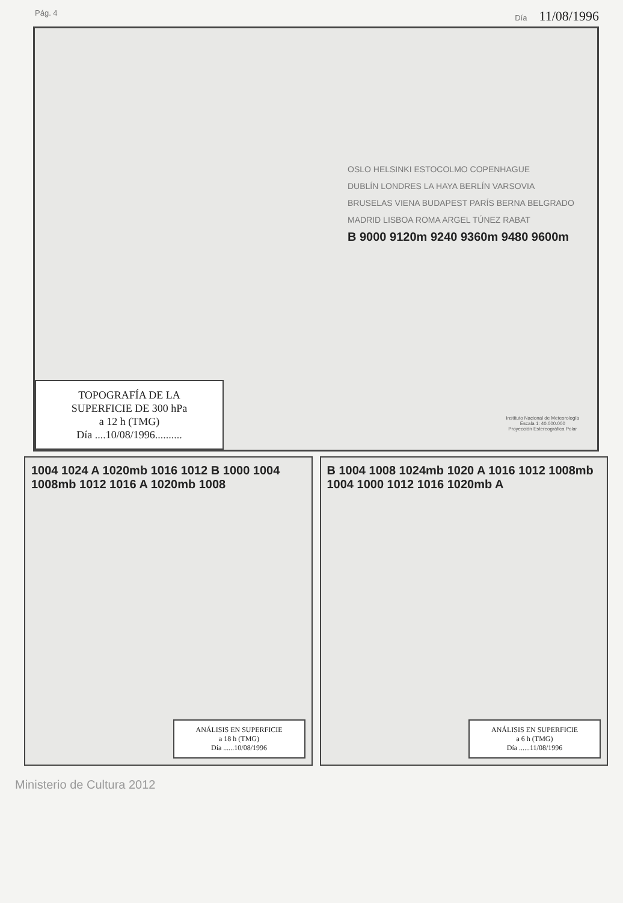Pág. 4 Día 11/08/1996
OSLO HELSINKI ESTOCOLMO COPENHAGUE
DUBLÍN LONDRES LA HAYA BERLÍN VARSOVIA
BRUSELAS VIENA BUDAPEST PARÍS BERNA BELGRADO
MADRID LISBOA ROMA ARGEL TÚNEZ RABAT
B 9000 9120m 9240 9360m 9480 9600m
TOPOGRAFÍA DE LA
SUPERFICIE DE 300 hPa
a 12 h (TMG)
Día ....10/08/1996..........
Instituto Nacional de Meteorología
Escala 1: 40.000.000
Proyección Estereográfica Polar
1004 1024 A 1020mb 1016 1012 B 1000 1004 1008mb 1012 1016 A 1020mb 1008
ANÁLISIS EN SUPERFICIE
a 18 h (TMG)
Día ......10/08/1996
B 1004 1008 1024mb 1020 A 1016 1012 1008mb 1004 1000 1012 1016 1020mb A
ANÁLISIS EN SUPERFICIE
a 6 h (TMG)
Día ......11/08/1996
Ministerio de Cultura 2012